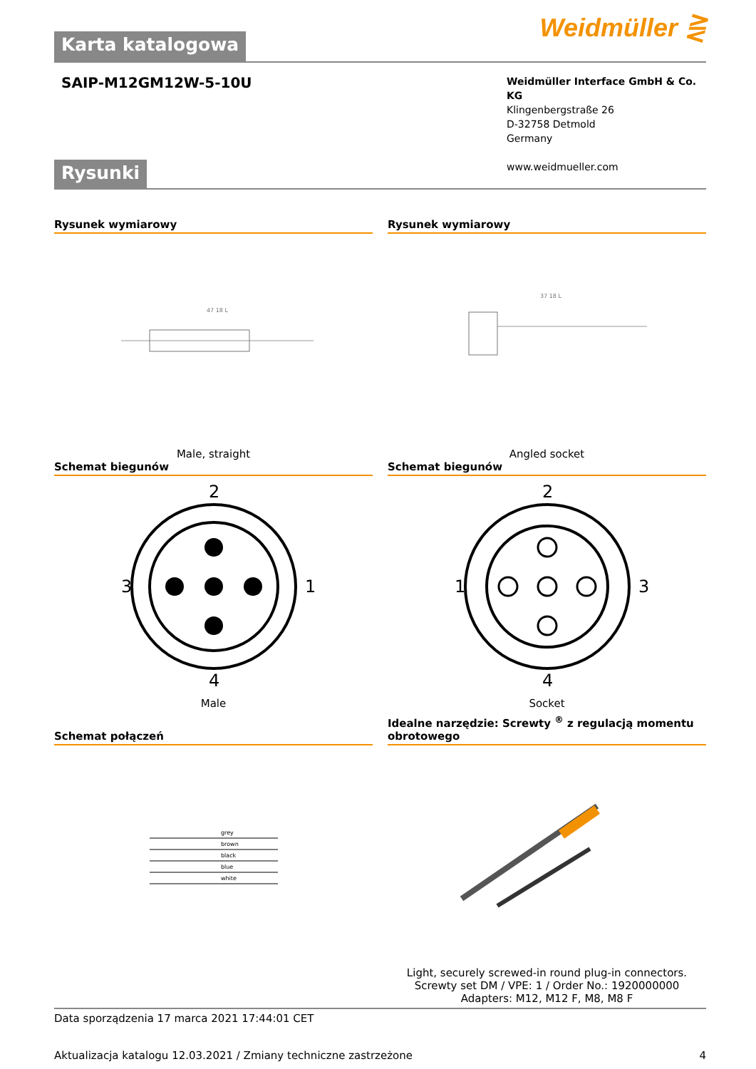Weidmüller ⋛
Karta katalogowa
SAIP-M12GM12W-5-10U
Weidmüller Interface GmbH & Co. KG
Klingenbergstraße 26
D-32758 Detmold
Germany
www.weidmueller.com
Rysunki
Rysunek wymiarowy
47 18 L
Male, straight
Rysunek wymiarowy
37 18 L
Angled socket
Schemat biegunów
2
3
1
4
Male
Schemat biegunów
2
3
1
4
Socket
Schemat połączeń
grey
brown
black
blue
white
Idealne narzędzie: Screwty <sup>®</sup> z regulacją momentu obrotowego
Light, securely screwed-in round plug-in connectors. Screwty set DM / VPE: 1 / Order No.: 1920000000 Adapters: M12, M12 F, M8, M8 F
Data sporządzenia 17 marca 2021 17:44:01 CET
Aktualizacja katalogu 12.03.2021 / Zmiany techniczne zastrzeżone 4